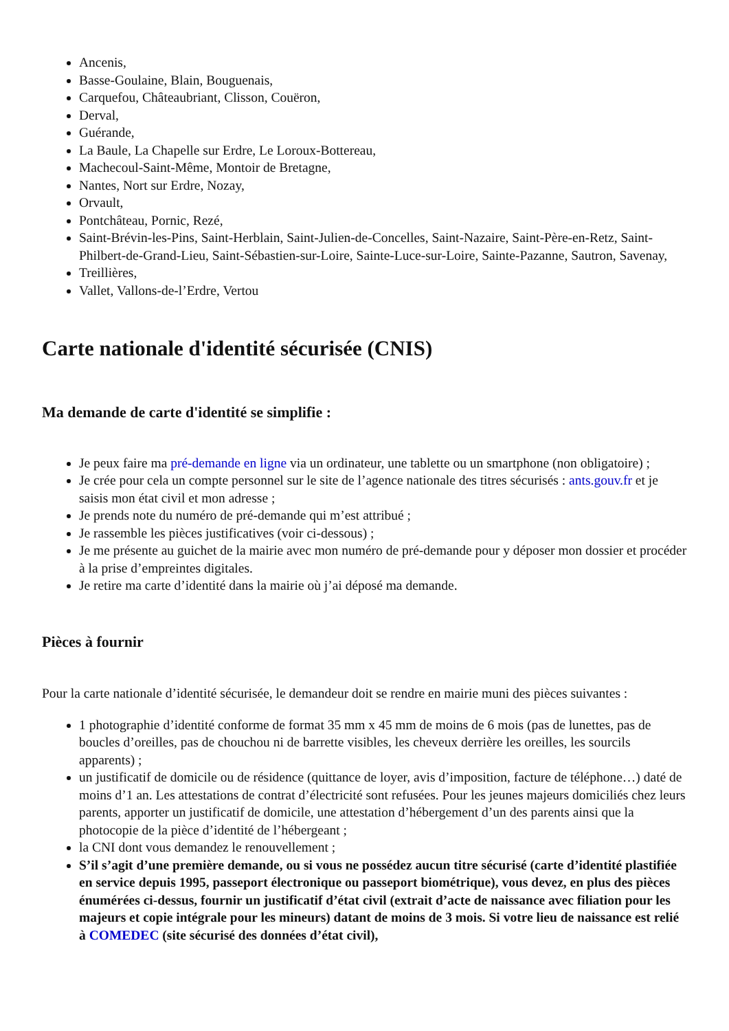Ancenis,
Basse-Goulaine, Blain, Bouguenais,
Carquefou, Châteaubriant, Clisson, Couëron,
Derval,
Guérande,
La Baule, La Chapelle sur Erdre, Le Loroux-Bottereau,
Machecoul-Saint-Même, Montoir de Bretagne,
Nantes, Nort sur Erdre, Nozay,
Orvault,
Pontchâteau, Pornic, Rezé,
Saint-Brévin-les-Pins, Saint-Herblain, Saint-Julien-de-Concelles, Saint-Nazaire, Saint-Père-en-Retz, Saint-Philbert-de-Grand-Lieu, Saint-Sébastien-sur-Loire, Sainte-Luce-sur-Loire, Sainte-Pazanne, Sautron, Savenay,
Treillières,
Vallet, Vallons-de-l’Erdre, Vertou
Carte nationale d'identité sécurisée (CNIS)
Ma demande de carte d'identité se simplifie :
Je peux faire ma pré-demande en ligne via un ordinateur, une tablette ou un smartphone (non obligatoire) ;
Je crée pour cela un compte personnel sur le site de l’agence nationale des titres sécurisés : ants.gouv.fr et je saisis mon état civil et mon adresse ;
Je prends note du numéro de pré-demande qui m’est attribué ;
Je rassemble les pièces justificatives (voir ci-dessous) ;
Je me présente au guichet de la mairie avec mon numéro de pré-demande pour y déposer mon dossier et procéder à la prise d’empreintes digitales.
Je retire ma carte d’identité dans la mairie où j’ai déposé ma demande.
Pièces à fournir
Pour la carte nationale d’identité sécurisée, le demandeur doit se rendre en mairie muni des pièces suivantes :
1 photographie d’identité conforme de format 35 mm x 45 mm de moins de 6 mois (pas de lunettes, pas de boucles d’oreilles, pas de chouchou ni de barrette visibles, les cheveux derrière les oreilles, les sourcils apparents) ;
un justificatif de domicile ou de résidence (quittance de loyer, avis d’imposition, facture de téléphone…) daté de moins d’1 an. Les attestations de contrat d’électricité sont refusées. Pour les jeunes majeurs domiciliés chez leurs parents, apporter un justificatif de domicile, une attestation d’hébergement d’un des parents ainsi que la photocopie de la pièce d’identité de l’hébergeant ;
la CNI dont vous demandez le renouvellement ;
S’il s’agit d’une première demande, ou si vous ne possédez aucun titre sécurisé (carte d’identité plastifiée en service depuis 1995, passeport électronique ou passeport biométrique), vous devez, en plus des pièces énumérées ci-dessus, fournir un justificatif d’état civil (extrait d’acte de naissance avec filiation pour les majeurs et copie intégrale pour les mineurs) datant de moins de 3 mois. Si votre lieu de naissance est relié à COMEDEC (site sécurisé des données d’état civil),